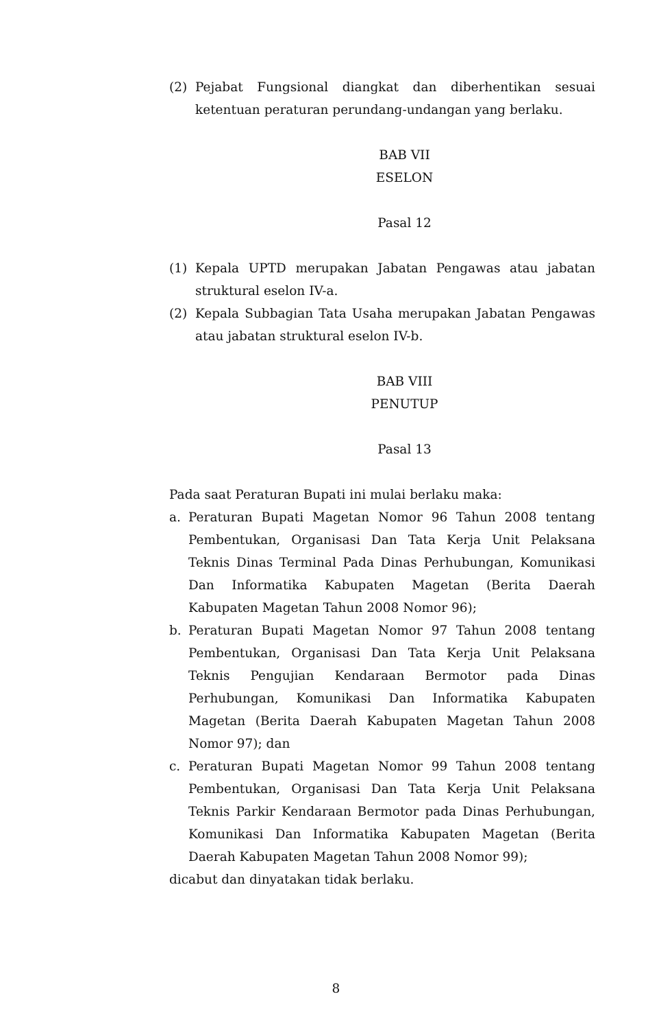(2) Pejabat Fungsional diangkat dan diberhentikan sesuai ketentuan peraturan perundang-undangan yang berlaku.
BAB VII
ESELON
Pasal 12
(1) Kepala UPTD merupakan Jabatan Pengawas atau jabatan struktural eselon IV-a.
(2) Kepala Subbagian Tata Usaha merupakan Jabatan Pengawas atau jabatan struktural eselon IV-b.
BAB VIII
PENUTUP
Pasal 13
Pada saat Peraturan Bupati ini mulai berlaku maka:
a. Peraturan Bupati Magetan Nomor 96 Tahun 2008 tentang Pembentukan, Organisasi Dan Tata Kerja Unit Pelaksana Teknis Dinas Terminal Pada Dinas Perhubungan, Komunikasi Dan Informatika Kabupaten Magetan (Berita Daerah Kabupaten Magetan Tahun 2008 Nomor 96);
b. Peraturan Bupati Magetan Nomor 97 Tahun 2008 tentang Pembentukan, Organisasi Dan Tata Kerja Unit Pelaksana Teknis Pengujian Kendaraan Bermotor pada Dinas Perhubungan, Komunikasi Dan Informatika Kabupaten Magetan (Berita Daerah Kabupaten Magetan Tahun 2008 Nomor 97); dan
c. Peraturan Bupati Magetan Nomor 99 Tahun 2008 tentang Pembentukan, Organisasi Dan Tata Kerja Unit Pelaksana Teknis Parkir Kendaraan Bermotor pada Dinas Perhubungan, Komunikasi Dan Informatika Kabupaten Magetan (Berita Daerah Kabupaten Magetan Tahun 2008 Nomor 99);
dicabut dan dinyatakan tidak berlaku.
8